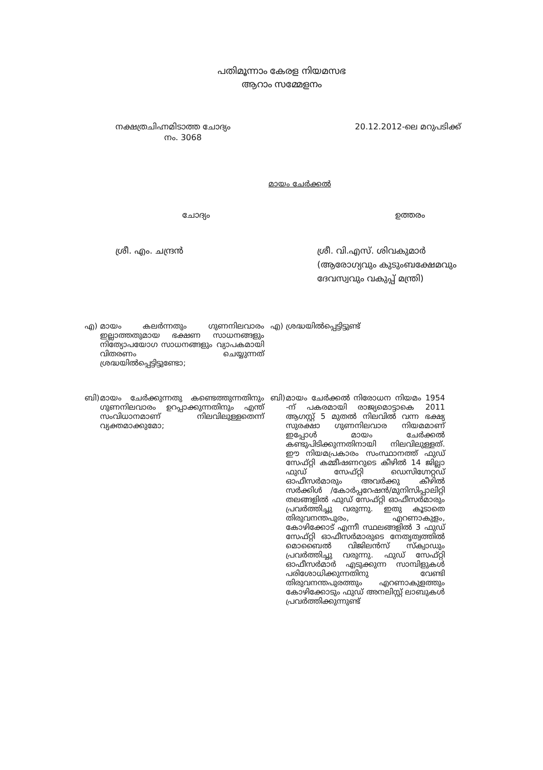പതിമൂന്നാം കേരള നിയമസഭ
ആറാം സമ്മേളനം
നക്ഷത്രചിഹ്നമിടാത്ത ചോദ്യം
നം. 3068
20.12.2012-ലെ മറുപടിക്ക്
മായം ചേർക്കൽ
ചോദ്യം ഉത്തരം
ശ്രീ. എം. ചന്ദ്രൻ ശ്രീ. വി.എസ്. ശിവകുമാർ
(ആരോഗ്യവും കുടുംബക്ഷേമവും ദേവസ്വവും വകുപ്പ് മന്ത്രി)
എ)
മായം കലർന്നതും ഗുണനിലവാരം ഇല്ലാത്തതുമായ ഭക്ഷണ സാധനങ്ങളും നിത്യോപയോഗ സാധനങ്ങളും വ്യാപകമായി വിതരണം ചെയ്യുന്നത് ശ്രദ്ധയിൽപ്പെട്ടിട്ടുണ്ടോ;
എ)
ശ്രദ്ധയിൽപ്പെട്ടിട്ടുണ്ട്
ബി)
മായം ചേർക്കുന്നതു കണ്ടെത്തുന്നതിനും ഗുണനിലവാരം ഉറപ്പാക്കുന്നതിനും എന്ത് സംവിധാനമാണ് നിലവിലുള്ളതെന്ന് വ്യക്തമാക്കുമോ;
ബി)
മായം ചേർക്കൽ നിരോധന നിയമം 1954 -ന് പകരമായി രാജ്യമൊട്ടാകെ 2011 ആഗസ്റ്റ് 5 മുതൽ നിലവിൽ വന്ന ഭക്ഷ്യ സുരക്ഷാ ഗുണനിലവാര നിയമമാണ് ഇപ്പോൾ മായം ചേർക്കൽ കണ്ടുപിടിക്കുന്നതിനായി നിലവിലുള്ളത്. ഈ നിയമപ്രകാരം സംസ്ഥാനത്ത് ഫുഡ് സേഫ്റ്റി കമ്മീഷണറുടെ കീഴിൽ 14 ജില്ലാ ഫുഡ് സേഫ്റ്റി ഡെസിഗ്നേറ്റഡ് ഓഫീസർമാരും അവർക്കു കീഴിൽ സർക്കിൾ /കോർപ്പറേഷൻ/മുനിസിപ്പാലിറ്റി തലങ്ങളിൽ ഫുഡ് സേഫ്റ്റി ഓഫീസർമാരും പ്രവർത്തിച്ചു വരുന്നു. ഇതു കൂടാതെ തിരുവനന്തപുരം, എറണാകുളം, കോഴിക്കോട് എന്നീ സ്ഥലങ്ങളിൽ 3 ഫുഡ് സേഫ്റ്റി ഓഫീസർമാരുടെ നേതൃത്വത്തിൽ മൊബൈൽ വിജിലൻസ് സ്ക്വാഡും പ്രവർത്തിച്ചു വരുന്നു. ഫുഡ് സേഫ്റ്റി ഓഫീസർമാർ എടുക്കുന്ന സാമ്പിളുകൾ പരിശോധിക്കുന്നതിനു വേണ്ടി തിരുവനന്തപുരത്തും എറണാകുളത്തും കോഴിക്കോടും ഫുഡ് അനലിസ്റ്റ് ലാബുകൾ പ്രവർത്തിക്കുന്നുണ്ട്